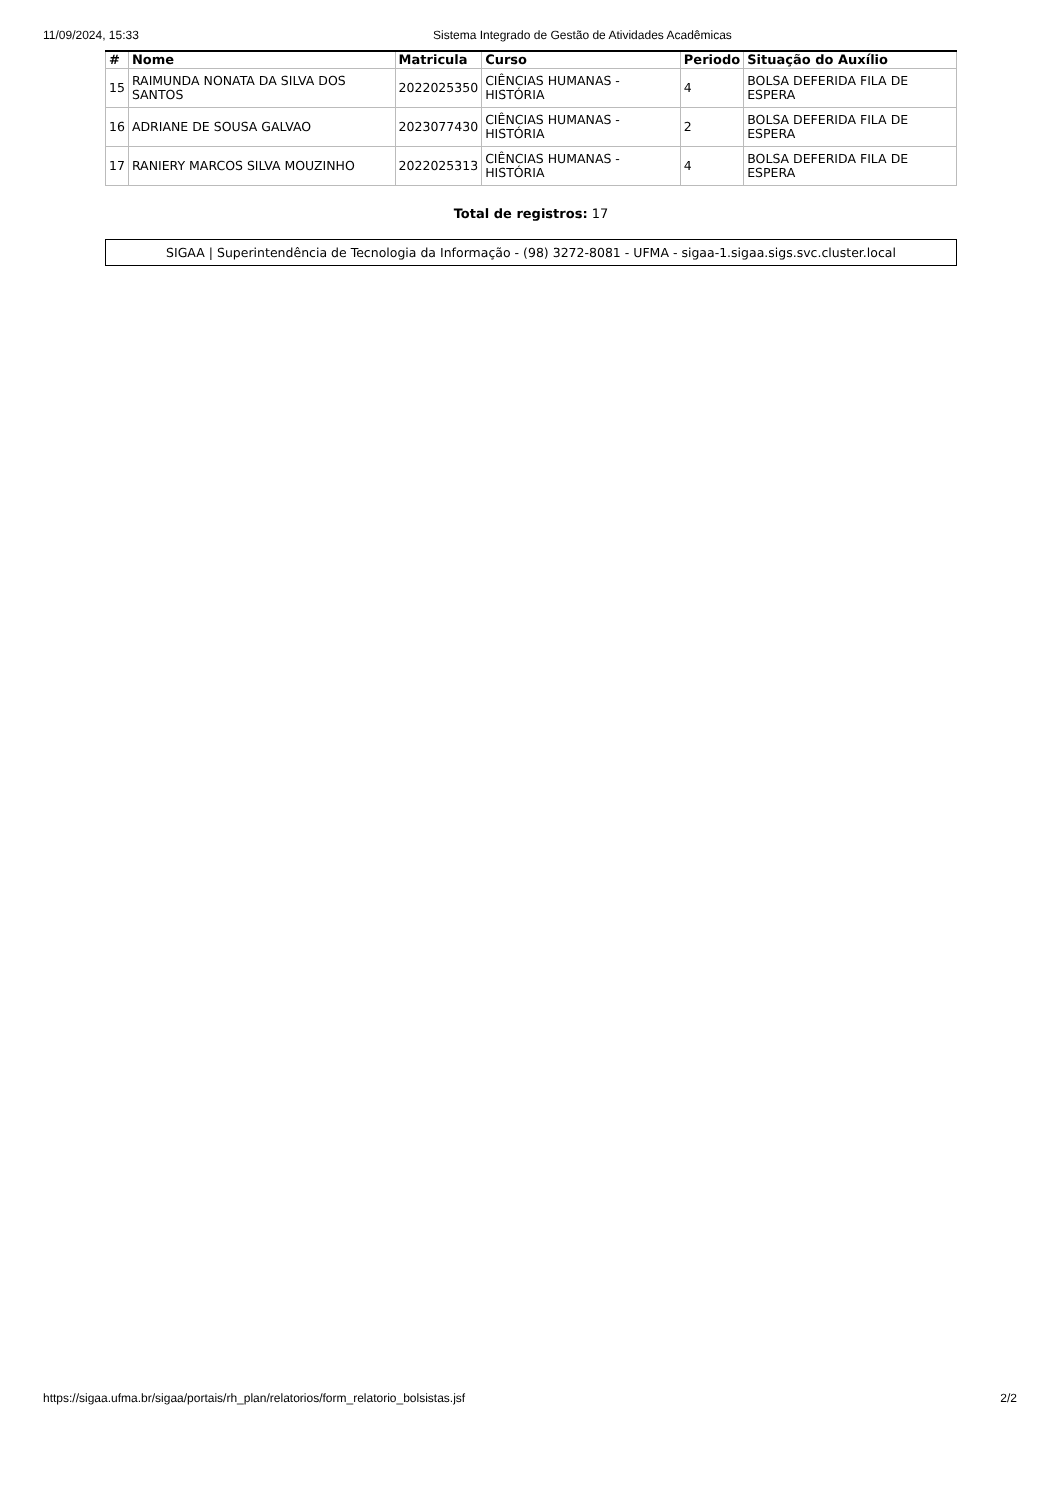11/09/2024, 15:33 Sistema Integrado de Gestão de Atividades Acadêmicas
| # | Nome | Matricula | Curso | Periodo | Situação do Auxílio |
| --- | --- | --- | --- | --- | --- |
| 15 | RAIMUNDA NONATA DA SILVA DOS SANTOS | 2022025350 | CIÊNCIAS HUMANAS - HISTÓRIA | 4 | BOLSA DEFERIDA FILA DE ESPERA |
| 16 | ADRIANE DE SOUSA GALVAO | 2023077430 | CIÊNCIAS HUMANAS - HISTÓRIA | 2 | BOLSA DEFERIDA FILA DE ESPERA |
| 17 | RANIERY MARCOS SILVA MOUZINHO | 2022025313 | CIÊNCIAS HUMANAS - HISTÓRIA | 4 | BOLSA DEFERIDA FILA DE ESPERA |
Total de registros: 17
SIGAA | Superintendência de Tecnologia da Informação - (98) 3272-8081 - UFMA - sigaa-1.sigaa.sigs.svc.cluster.local
https://sigaa.ufma.br/sigaa/portais/rh_plan/relatorios/form_relatorio_bolsistas.jsf 2/2